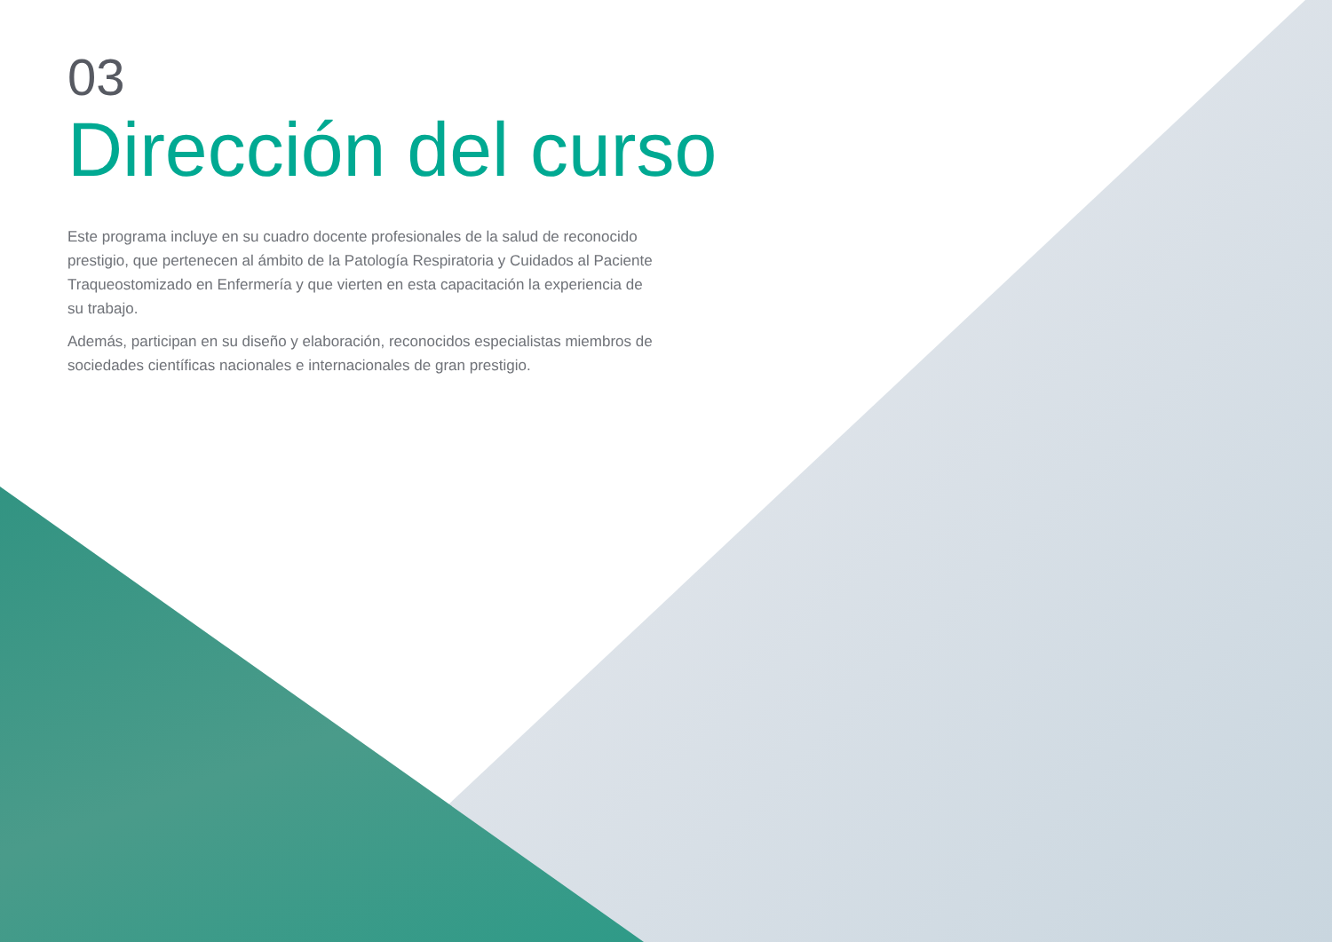03
Dirección del curso
Este programa incluye en su cuadro docente profesionales de la salud de reconocido prestigio, que pertenecen al ámbito de la Patología Respiratoria y Cuidados al Paciente Traqueostomizado en Enfermería y que vierten en esta capacitación la experiencia de su trabajo.
Además, participan en su diseño y elaboración, reconocidos especialistas miembros de sociedades científicas nacionales e internacionales de gran prestigio.